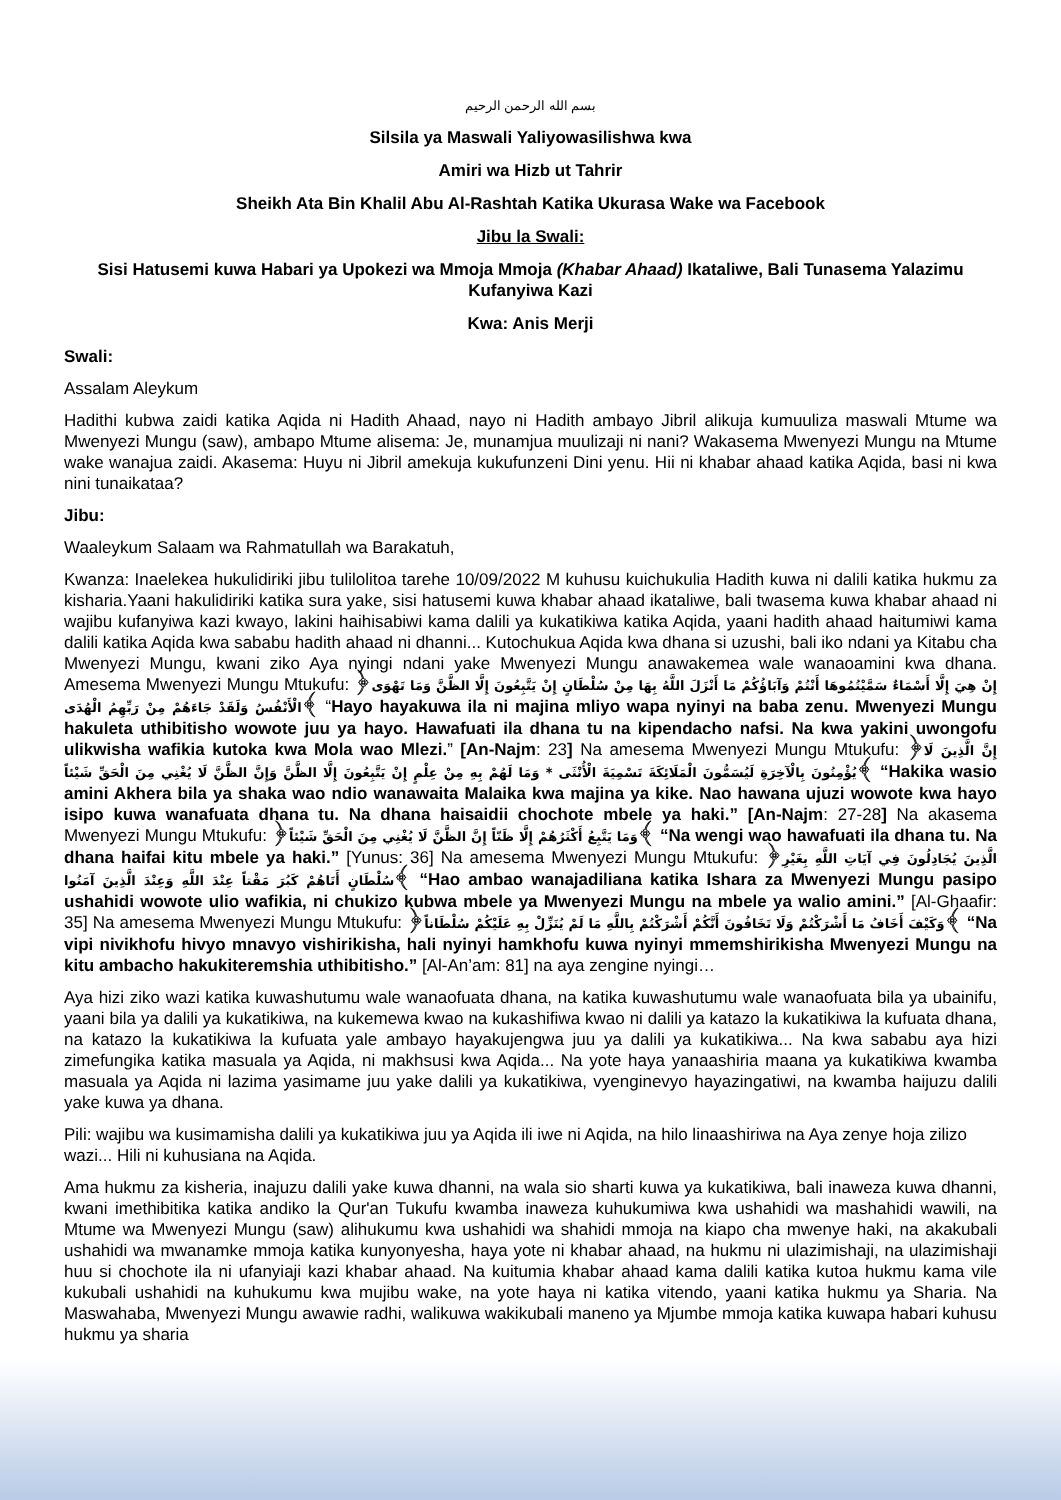بسم الله الرحمن الرحيم
Silsila ya Maswali Yaliyowasilishwa kwa
Amiri wa Hizb ut Tahrir
Sheikh Ata Bin Khalil Abu Al-Rashtah Katika Ukurasa Wake wa Facebook
Jibu la Swali:
Sisi Hatusemi kuwa Habari ya Upokezi wa Mmoja Mmoja (Khabar Ahaad) Ikataliwe, Bali Tunasema Yalazimu Kufanyiwa Kazi
Kwa: Anis Merji
Swali:
Assalam Aleykum
Hadithi kubwa zaidi katika Aqida ni Hadith Ahaad, nayo ni Hadith ambayo Jibril alikuja kumuuliza maswali Mtume wa Mwenyezi Mungu (saw), ambapo Mtume alisema: Je, munamjua muulizaji ni nani? Wakasema Mwenyezi Mungu na Mtume wake wanajua zaidi. Akasema: Huyu ni Jibril amekuja kukufunzeni Dini yenu. Hii ni khabar ahaad katika Aqida, basi ni kwa nini tunaikataa?
Jibu:
Waaleykum Salaam wa Rahmatullah wa Barakatuh,
Kwanza: Inaelekea hukulidiriki jibu tulilolitoa tarehe 10/09/2022 M kuhusu kuichukulia Hadith kuwa ni dalili katika hukmu za kisharia.Yaani hakulidiriki katika sura yake, sisi hatusemi kuwa khabar ahaad ikataliwe, bali twasema kuwa khabar ahaad ni wajibu kufanyiwa kazi kwayo, lakini haihisabiwi kama dalili ya kukatikiwa katika Aqida, yaani hadith ahaad haitumiwi kama dalili katika Aqida kwa sababu hadith ahaad ni dhanni... Kutochukua Aqida kwa dhana si uzushi, bali iko ndani ya Kitabu cha Mwenyezi Mungu, kwani ziko Aya nyingi ndani yake Mwenyezi Mungu anawakemea wale wanaoamini kwa dhana. Amesema Mwenyezi Mungu Mtukufu: ﴿إِنْ هِيَ إِلَّا أَسْمَاءٌ سَمَّيْتُمُوهَا أَنْتُمْ وَآبَاؤُكُمْ مَا أَنْزَلَ اللَّهُ بِهَا مِنْ سُلْطَانٍ إِنْ يَتَّبِعُونَ إِلَّا الظَّنَّ وَمَا تَهْوَى الْأَنْفُسُ وَلَقَدْ جَاءَهُمْ مِنْ رَبِّهِمُ الْهُدَى﴾ “Hayo hayakuwa ila ni majina mliyo wapa nyinyi na baba zenu. Mwenyezi Mungu hakuleta uthibitisho wowote juu ya hayo. Hawafuati ila dhana tu na kipendacho nafsi. Na kwa yakini uwongofu ulikwisha wafikia kutoka kwa Mola wao Mlezi.” [An-Najm: 23] Na amesema Mwenyezi Mungu Mtukufu: ﴿إِنَّ الَّذِينَ لَا يُؤْمِنُونَ بِالْآخِرَةِ لَيُسَمُّونَ الْمَلَائِكَةَ تَسْمِيَةَ الْأُنْثَى * وَمَا لَهُمْ بِهِ مِنْ عِلْمٍ إِنْ يَتَّبِعُونَ إِلَّا الظَّنَّ وَإِنَّ الظَّنَّ لَا يُغْنِي مِنَ الْحَقِّ شَيْئاً﴾ “Hakika wasio amini Akhera bila ya shaka wao ndio wanawaita Malaika kwa majina ya kike. Nao hawana ujuzi wowote kwa hayo isipo kuwa wanafuata dhana tu. Na dhana haisaidii chochote mbele ya haki.” [An-Najm: 27-28] Na akasema Mwenyezi Mungu Mtukufu: ﴿وَمَا يَتَّبِعُ أَكْثَرُهُمْ إِلَّا ظَنّاً إِنَّ الظَّنَّ لَا يُغْنِي مِنَ الْحَقِّ شَيْئاً﴾ “Na wengi wao hawafuati ila dhana tu. Na dhana haifai kitu mbele ya haki.” [Yunus: 36] Na amesema Mwenyezi Mungu Mtukufu: ﴿الَّذِينَ يُجَادِلُونَ فِي آيَاتِ اللَّهِ بِغَيْرِ سُلْطَانٍ أَتَاهُمْ كَبُرَ مَقْتاً عِنْدَ اللَّهِ وَعِنْدَ الَّذِينَ آمَنُوا﴾ “Hao ambao wanajadiliana katika Ishara za Mwenyezi Mungu pasipo ushahidi wowote ulio wafikia, ni chukizo kubwa mbele ya Mwenyezi Mungu na mbele ya walio amini.” [Al-Ghaafir: 35] Na amesema Mwenyezi Mungu Mtukufu: ﴿وَكَيْفَ أَخَافُ مَا أَشْرَكْتُمْ وَلَا تَخَافُونَ أَنَّكُمْ أَشْرَكْتُمْ بِاللَّهِ مَا لَمْ يُنَزِّلْ بِهِ عَلَيْكُمْ سُلْطَاناً﴾ “Na vipi nivikhofu hivyo mnavyo vishirikisha, hali nyinyi hamkhofu kuwa nyinyi mmemshirikisha Mwenyezi Mungu na kitu ambacho hakukiteremshia uthibitisho.” [Al-An’am: 81] na aya zengine nyingi…
Aya hizi ziko wazi katika kuwashutumu wale wanaofuata dhana, na katika kuwashutumu wale wanaofuata bila ya ubainifu, yaani bila ya dalili ya kukatikiwa, na kukemewa kwao na kukashifiwa kwao ni dalili ya katazo la kukatikiwa la kufuata dhana, na katazo la kukatikiwa la kufuata yale ambayo hayakujengwa juu ya dalili ya kukatikiwa... Na kwa sababu aya hizi zimefungika katika masuala ya Aqida, ni makhsusi kwa Aqida... Na yote haya yanaashiria maana ya kukatikiwa kwamba masuala ya Aqida ni lazima yasimame juu yake dalili ya kukatikiwa, vyenginevyo hayazingatiwi, na kwamba haijuzu dalili yake kuwa ya dhana.
Pili: wajibu wa kusimamisha dalili ya kukatikiwa juu ya Aqida ili iwe ni Aqida, na hilo linaashiriwa na Aya zenye hoja zilizo wazi... Hili ni kuhusiana na Aqida.
Ama hukmu za kisheria, inajuzu dalili yake kuwa dhanni, na wala sio sharti kuwa ya kukatikiwa, bali inaweza kuwa dhanni, kwani imethibitika katika andiko la Qur'an Tukufu kwamba inaweza kuhukumiwa kwa ushahidi wa mashahidi wawili, na Mtume wa Mwenyezi Mungu (saw) alihukumu kwa ushahidi wa shahidi mmoja na kiapo cha mwenye haki, na akakubali ushahidi wa mwanamke mmoja katika kunyonyesha, haya yote ni khabar ahaad, na hukmu ni ulazimishaji, na ulazimishaji huu si chochote ila ni ufanyiaji kazi khabar ahaad. Na kuitumia khabar ahaad kama dalili katika kutoa hukmu kama vile kukubali ushahidi na kuhukumu kwa mujibu wake, na yote haya ni katika vitendo, yaani katika hukmu ya Sharia. Na Maswahaba, Mwenyezi Mungu awawie radhi, walikuwa wakikubali maneno ya Mjumbe mmoja katika kuwapa habari kuhusu hukmu ya sharia